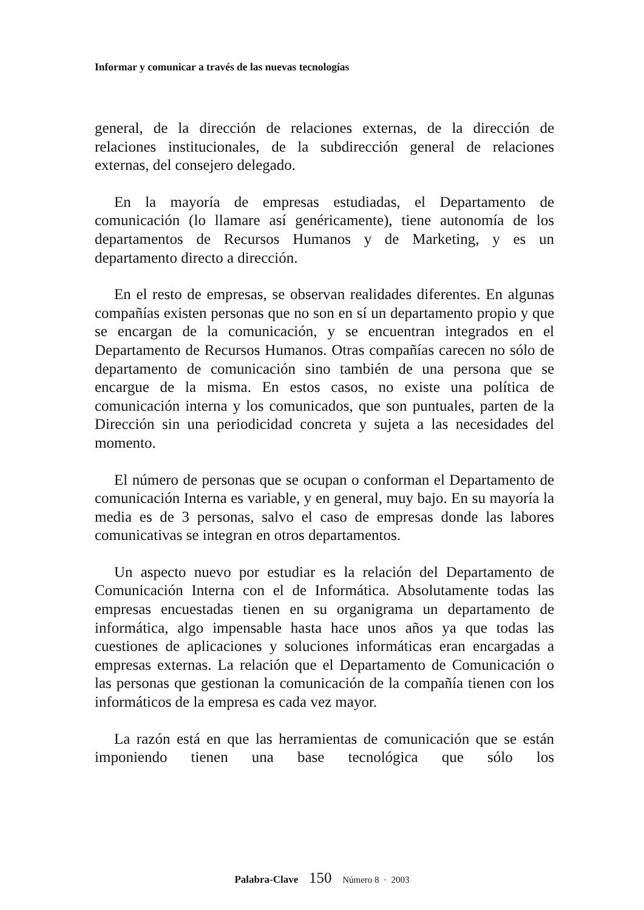Informar y comunicar a través de las nuevas tecnologías
general, de la dirección de relaciones externas, de la dirección de relaciones institucionales, de la subdirección general de relaciones externas, del consejero delegado.
En la mayoría de empresas estudiadas, el Departamento de comunicación (lo llamare así genéricamente), tiene autonomía de los departamentos de Recursos Humanos y de Marketing, y es un departamento directo a dirección.
En el resto de empresas, se observan realidades diferentes. En algunas compañías existen personas que no son en sí un departamento propio y que se encargan de la comunicación, y se encuentran integrados en el Departamento de Recursos Humanos. Otras compañías carecen no sólo de departamento de comunicación sino también de una persona que se encargue de la misma. En estos casos, no existe una política de comunicación interna y los comunicados, que son puntuales, parten de la Dirección sin una periodicidad concreta y sujeta a las necesidades del momento.
El número de personas que se ocupan o conforman el Departamento de comunicación Interna es variable, y en general, muy bajo. En su mayoría la media es de 3 personas, salvo el caso de empresas donde las labores comunicativas se integran en otros departamentos.
Un aspecto nuevo por estudiar es la relación del Departamento de Comunicación Interna con el de Informática. Absolutamente todas las empresas encuestadas tienen en su organigrama un departamento de informática, algo impensable hasta hace unos años ya que todas las cuestiones de aplicaciones y soluciones informáticas eran encargadas a empresas externas. La relación que el Departamento de Comunicación o las personas que gestionan la comunicación de la compañía tienen con los informáticos de la empresa es cada vez mayor.
La razón está en que las herramientas de comunicación que se están imponiendo tienen una base tecnológica que sólo los
Palabra-Clave 150 Número 8 · 2003